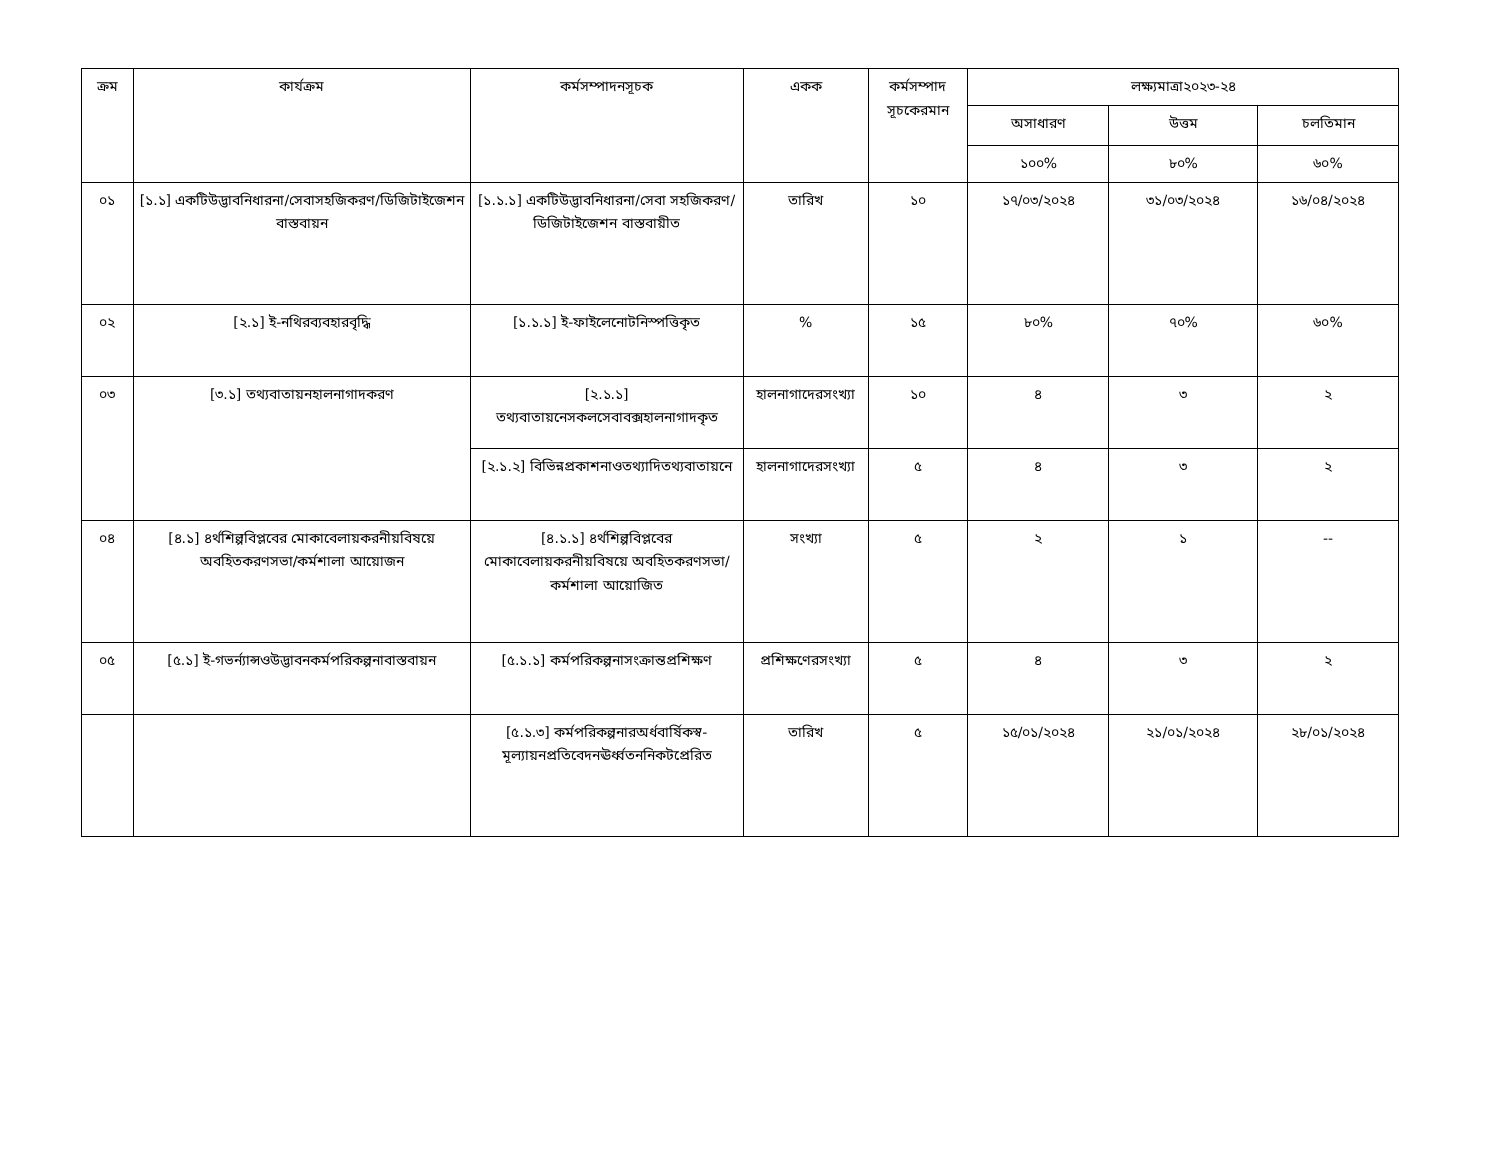| ক্রম | কার্যক্রম | কর্মসম্পাদনসূচক | একক | কর্মসম্পাদ সূচকেরমান | লক্ষ্যমাত্রা২০২৩-২৪ | | |
| --- | --- | --- | --- | --- | --- | --- | --- |
| | | | | | অসাধারণ | উত্তম | চলতিমান |
| | | | | | ১০০% | ৮০% | ৬০% |
| ০১ | [১.১] একটিউদ্ভাবনিধারনা/সেবাসহজিকরণ/ডিজিটাইজেশন বাস্তবায়ন | [১.১.১] একটিউদ্ভাবনিধারনা/সেবা সহজিকরণ/ডিজিটাইজেশন বাস্তবায়ীত | তারিখ | ১০ | ১৭/০৩/২০২৪ | ৩১/০৩/২০২৪ | ১৬/০৪/২০২৪ |
| ০২ | [২.১] ই-নথিরব্যবহারবৃদ্ধি | [১.১.১] ই-ফাইলেনোটনিস্পত্তিকৃত | % | ১৫ | ৮০% | ৭০% | ৬০% |
| ০৩ | [৩.১] তথ্যবাতায়নহালনাগাদকরণ | [২.১.১] তথ্যবাতায়নেসকলসেবাবক্সহালনাগাদকৃত | হালনাগাদেরসংখ্যা | ১০ | ৪ | ৩ | ২ |
| | | [২.১.২] বিভিন্নপ্রকাশনাওতথ্যাদিতথ্যবাতায়নে | হালনাগাদেরসংখ্যা | ৫ | ৪ | ৩ | ২ |
| ০৪ | [৪.১] ৪র্থশিল্পবিপ্লবের মোকাবেলায়করনীয়বিষয়ে অবহিতকরণসভা/কর্মশালা আয়োজন | [৪.১.১] ৪র্থশিল্পবিপ্লবের মোকাবেলায়করনীয়বিষয়ে অবহিতকরণসভা/কর্মশালা আয়োজিত | সংখ্যা | ৫ | ২ | ১ | -- |
| ০৫ | [৫.১] ই-গভর্ন্যান্সওউদ্ভাবনকর্মপরিকল্পনাবাস্তবায়ন | [৫.১.১] কর্মপরিকল্পনাসংক্রান্তপ্রশিক্ষণ | প্রশিক্ষণেরসংখ্যা | ৫ | ৪ | ৩ | ২ |
| | | [৫.১.৩] কর্মপরিকল্পনারঅর্ধবার্ষিকস্ব-মূল্যায়নপ্রতিবেদনঊর্ধ্বতননিকটপ্রেরিত | তারিখ | ৫ | ১৫/০১/২০২৪ | ২১/০১/২০২৪ | ২৮/০১/২০২৪ |